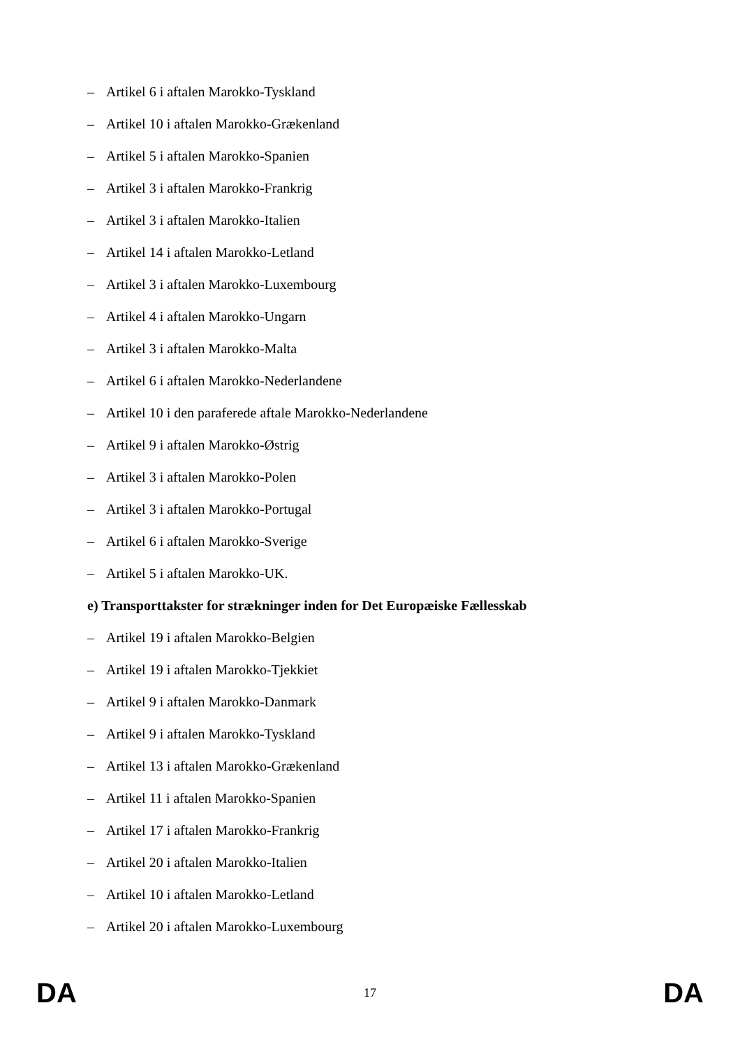– Artikel 6 i aftalen Marokko-Tyskland
– Artikel 10 i aftalen Marokko-Grækenland
– Artikel 5 i aftalen Marokko-Spanien
– Artikel 3 i aftalen Marokko-Frankrig
– Artikel 3 i aftalen Marokko-Italien
– Artikel 14 i aftalen Marokko-Letland
– Artikel 3 i aftalen Marokko-Luxembourg
– Artikel 4 i aftalen Marokko-Ungarn
– Artikel 3 i aftalen Marokko-Malta
– Artikel 6 i aftalen Marokko-Nederlandene
– Artikel 10 i den paraferede aftale Marokko-Nederlandene
– Artikel 9 i aftalen Marokko-Østrig
– Artikel 3 i aftalen Marokko-Polen
– Artikel 3 i aftalen Marokko-Portugal
– Artikel 6 i aftalen Marokko-Sverige
– Artikel 5 i aftalen Marokko-UK.
e) Transporttakster for strækninger inden for Det Europæiske Fællesskab
– Artikel 19 i aftalen Marokko-Belgien
– Artikel 19 i aftalen Marokko-Tjekkiet
– Artikel 9 i aftalen Marokko-Danmark
– Artikel 9 i aftalen Marokko-Tyskland
– Artikel 13 i aftalen Marokko-Grækenland
– Artikel 11 i aftalen Marokko-Spanien
– Artikel 17 i aftalen Marokko-Frankrig
– Artikel 20 i aftalen Marokko-Italien
– Artikel 10 i aftalen Marokko-Letland
– Artikel 20 i aftalen Marokko-Luxembourg
DA 17 DA